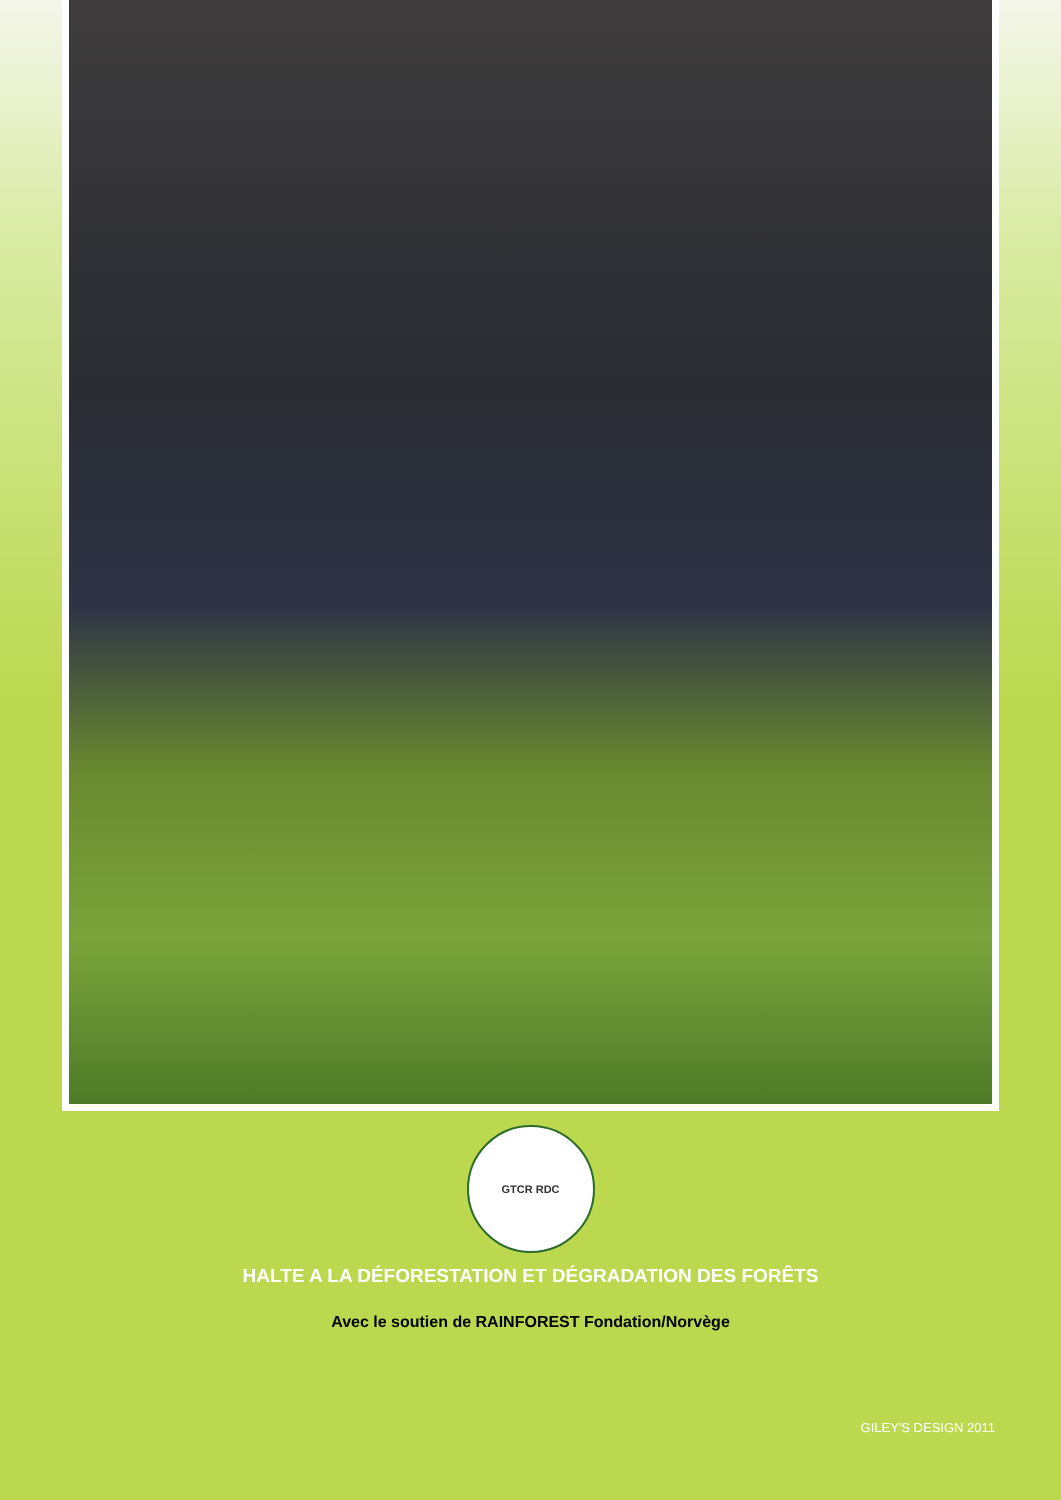GTCR RDC
HALTE A LA DÉFORESTATION ET DÉGRADATION DES FORÊTS
Avec le soutien de RAINFOREST Fondation/Norvège
GILEY'S DESIGN 2011